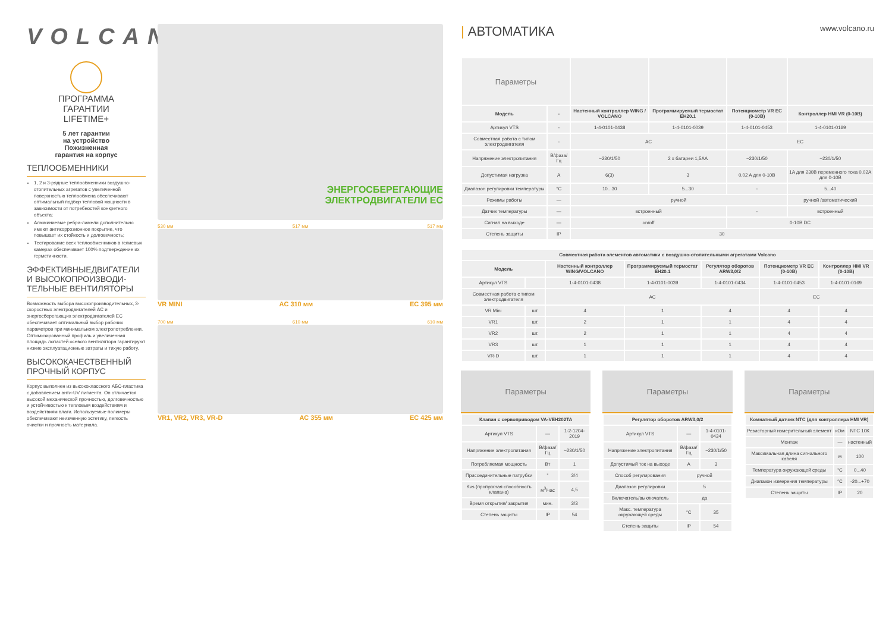VOLCANO
ПРОГРАММА
ГАРАНТИИ
LIFETIME+
5 лет гарантии
на устройство
Пожизненная
гарантия на корпус
ТЕПЛООБМЕННИКИ
1, 2 и 3-рядные теплообменники воздушно-отопительных агрегатов с увеличенной поверхностью теплообмена обеспечивают оптимальный подбор тепловой мощности в зависимости от потребностей конкретного объекта;
Алюминиевые ребра-ламели дополнительно имеют антикоррозионное покрытие, что повышает их стойкость и долговечность;
Тестирование всех теплообменников в гелиевых камерах обеспечивает 100% подтверждение их герметичности.
ЭФФЕКТИВНЫЕДВИГАТЕЛИ И ВЫСОКОПРОИЗВОДИ-ТЕЛЬНЫЕ ВЕНТИЛЯТОРЫ
Возможность выбора высокопроизводительных, 3-скоростных электродвигателей AC и энергосберегающих электродвигателей EC обеспечивает оптимальный выбор рабочих параметров при минимальном электропотреблении. Оптимизированный профиль и увеличенная площадь лопастей осевого вентилятора гарантируют низкие эксплуатационные затраты и тихую работу.
ВЫСОКОКАЧЕСТВЕННЫЙ ПРОЧНЫЙ КОРПУС
Корпус выполнен из высококлассного АБС-пластика с добавлением анти-UV пигмента. Он отличается высокой механической прочностью, долговечностью и устойчивостью к тепловым воздействиям и воздействиям влаги. Используемые полимеры обеспечивают неизменную эстетику, легкость очистки и прочность материала.
ЭНЕРГОСБЕРЕГАЮЩИЕ
ЭЛЕКТРОДВИГАТЕЛИ EC
530 мм 517 мм 517 мм
VR MINI AC 310 мм EC 395 мм
700 мм 610 мм 610 мм
VR1, VR2, VR3, VR-D AC 355 мм EC 425 мм
| АВТОМАТИКА www.volcano.ru
| Параметры | | | | | |
| Модель | - | Настенный контроллер WING / VOLCANO | Программируемый термостат EH20.1 | Потенциометр VR EC (0-10В) | Контроллер HMI VR (0-10В) |
| Артикул VTS | - | 1-4-0101-0438 | 1-4-0101-0039 | 1-4-0101-0453 | 1-4-0101-0169 |
| Совместная работа с типом электродвигателя | - | AC | | EC | |
| Напряжение электропитания | В/фаза/Гц | ~230/1/50 | 2 x батареи 1,5AA | ~230/1/50 | ~230/1/50 |
| Допустимая нагрузка | A | 6(3) | 3 | 0,02 A для 0-10В | 1A для 230В переменного тока 0,02A для 0-10В |
| Диапазон регулировки температуры | °C | 10...30 | 5...30 | - | 5...40 |
| Режимы работы | — | ручной | | | ручной /автоматический |
| Датчик температуры | — | встроенный | | - | встроенный |
| Сигнал на выходе | — | on/off | | 0-10В DC | |
| Степень защиты | IP | 30 | | | |
| Совместная работа элементов автоматики с воздушно-отопительными агрегатами Volcano | | | | | | |
| --- | --- | --- | --- | --- | --- | --- |
| Модель | | Настенный контроллер WING/VOLCANO | Программируемый термостат EH20.1 | Регулятор оборотов ARW3,0/2 | Потенциометр VR EC (0-10В) | Контроллер HMI VR (0-10В) |
| Артикул VTS | | 1-4-0101-0438 | 1-4-0101-0039 | 1-4-0101-0434 | 1-4-0101-0453 | 1-4-0101-0169 |
| Совместная работа с типом электродвигателя | | AC | | | EC | |
| VR Mini | шт. | 4 | 1 | 4 | 4 | 4 |
| VR1 | шт. | 2 | 1 | 1 | 4 | 4 |
| VR2 | шт. | 2 | 1 | 1 | 4 | 4 |
| VR3 | шт. | 1 | 1 | 1 | 4 | 4 |
| VR-D | шт. | 1 | 1 | 1 | 4 | 4 |
Параметры
| Клапан с сервоприводом VA-VEH202TA | | |
| --- | --- | --- |
| Артикул VTS | — | 1-2-1204-2019 |
| Напряжение электропитания | В/фаза/Гц | ~230/1/50 |
| Потребляемая мощность | Вт | 1 |
| Присоединительные патрубки | " | 3/4 |
| Kvs (пропускная способность клапана) | м<sup>3</sup>/час | 4,5 |
| Время открытия/ закрытия | мин. | 3/3 |
| Степень защиты | IP | 54 |
Параметры
| Регулятор оборотов ARW3,0/2 | | |
| --- | --- | --- |
| Артикул VTS | — | 1-4-0101-0434 |
| Напряжение электропитания | В/фаза/Гц | ~230/1/50 |
| Допустимый ток на выходе | A | 3 |
| Способ регулирования | ручной | |
| Диапазон регулировки | 5 | |
| Включатель/выключатель | да | |
| Макс. температура окружающей среды | °C | 35 |
| Степень защиты | IP | 54 |
Параметры
| Комнатный датчик NTC (для контроллера HMI VR) | | |
| --- | --- | --- |
| Резисторный измерительный элемент | кОм | NTC 10K |
| Монтаж | — | настенный |
| Максимальная длина сигнального кабеля | м | 100 |
| Температура окружающей среды | °C | 0...40 |
| Диапазон измерения температуры | °C | -20...+70 |
| Степень защиты | IP | 20 |